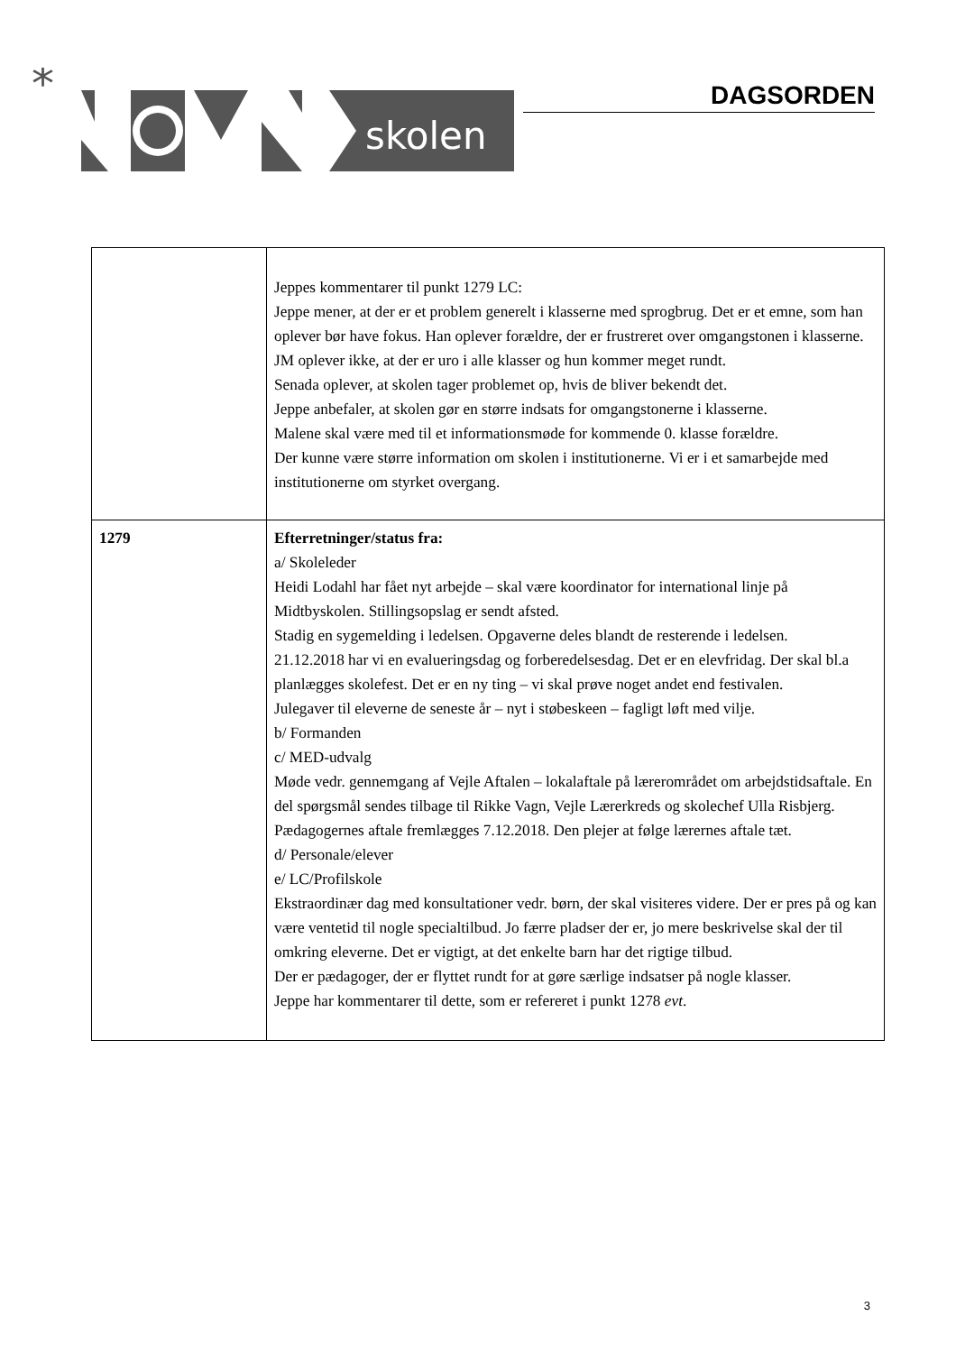*
skolen
DAGSORDEN
| | Jeppes kommentarer til punkt 1279 LC: Jeppe mener, at der er et problem generelt i klasserne med sprogbrug. Det er et emne, som han oplever bør have fokus. Han oplever forældre, der er frustreret over omgangstonen i klasserne. JM oplever ikke, at der er uro i alle klasser og hun kommer meget rundt. Senada oplever, at skolen tager problemet op, hvis de bliver bekendt det. Jeppe anbefaler, at skolen gør en større indsats for omgangstonerne i klasserne. Malene skal være med til et informationsmøde for kommende 0. klasse forældre. Der kunne være større information om skolen i institutionerne. Vi er i et samarbejde med institutionerne om styrket overgang. |
| 1279 | Efterretninger/status fra: a/ Skoleleder Heidi Lodahl har fået nyt arbejde – skal være koordinator for international linje på Midtbyskolen. Stillingsopslag er sendt afsted. Stadig en sygemelding i ledelsen. Opgaverne deles blandt de resterende i ledelsen. 21.12.2018 har vi en evalueringsdag og forberedelsesdag. Det er en elevfridag. Der skal bl.a planlægges skolefest. Det er en ny ting – vi skal prøve noget andet end festivalen. Julegaver til eleverne de seneste år – nyt i støbeskeen – fagligt løft med vilje. b/ Formanden c/ MED-udvalg Møde vedr. gennemgang af Vejle Aftalen – lokalaftale på lærerområdet om arbejdstidsaftale. En del spørgsmål sendes tilbage til Rikke Vagn, Vejle Lærerkreds og skolechef Ulla Risbjerg. Pædagogernes aftale fremlægges 7.12.2018. Den plejer at følge lærernes aftale tæt. d/ Personale/elever e/ LC/Profilskole Ekstraordinær dag med konsultationer vedr. børn, der skal visiteres videre. Der er pres på og kan være ventetid til nogle specialtilbud. Jo færre pladser der er, jo mere beskrivelse skal der til omkring eleverne. Det er vigtigt, at det enkelte barn har det rigtige tilbud. Der er pædagoger, der er flyttet rundt for at gøre særlige indsatser på nogle klasser. Jeppe har kommentarer til dette, som er refereret i punkt 1278 evt . |
3